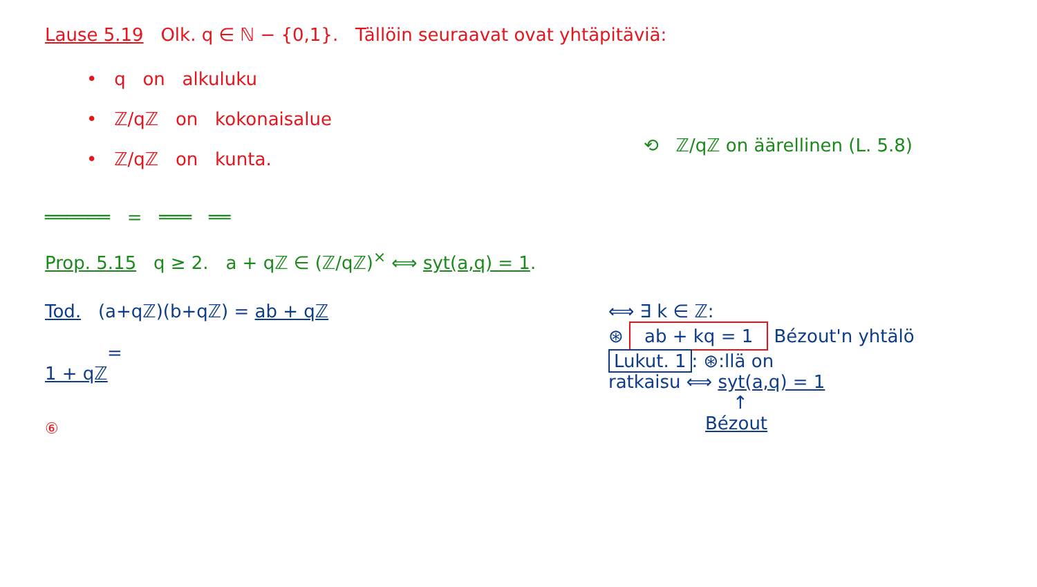Lause 5.19 Olk. q ∈ ℕ − {0,1}. Tällöin seuraavat ovat yhtäpitäviä:
• q on alkuluku
• ℤ/qℤ on kokonaisalue
• ℤ/qℤ on kunta.
⟲ ℤ/qℤ on äärellinen (L. 5.8)
══════ = ═══ ══
Prop. 5.15 q ≥ 2. a + qℤ ∈ (ℤ/qℤ)<sup>×</sup> ⟺ syt(a,q) = 1.
Tod. (a+qℤ)(b+qℤ) = ab + qℤ
=
1 + qℤ
⟺ ∃ k ∈ ℤ:
⊛ ab + kq = 1 Bézout'n yhtälö
Lukut. 1: ⊛:llä on
ratkaisu ⟺ syt(a,q) = 1
↑
Bézout
⑥